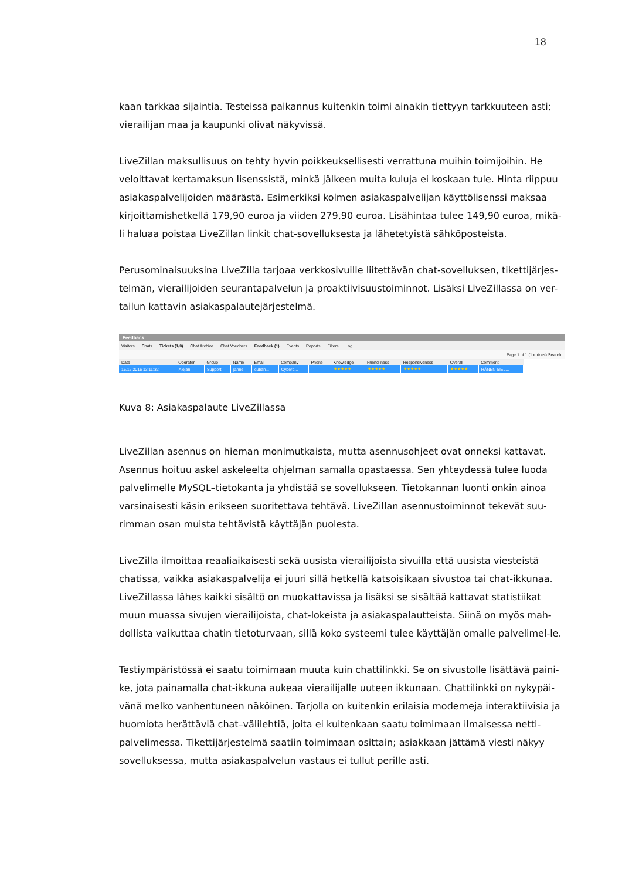18
kaan tarkkaa sijaintia. Testeissä paikannus kuitenkin toimi ainakin tiettyyn tarkkuuteen asti; vierailijan maa ja kaupunki olivat näkyvissä.
LiveZillan maksullisuus on tehty hyvin poikkeuksellisesti verrattuna muihin toimijoihin. He veloittavat kertamaksun lisenssistä, minkä jälkeen muita kuluja ei koskaan tule. Hinta riippuu asiakaspalvelijoiden määrästä. Esimerkiksi kolmen asiakaspalvelijan käyttölisenssi maksaa kirjoittamishetkellä 179,90 euroa ja viiden 279,90 euroa. Lisähintaa tulee 149,90 euroa, mikä-li haluaa poistaa LiveZillan linkit chat-sovelluksesta ja lähetetyistä sähköposteista.
Perusominaisuuksina LiveZilla tarjoaa verkkosivuille liitettävän chat-sovelluksen, tikettijärjes-telmän, vierailijoiden seurantapalvelun ja proaktiivisuustoiminnot. Lisäksi LiveZillassa on ver-tailun kattavin asiakaspalautejärjestelmä.
Feedback
Visitors Chats Tickets (1/0) Chat Archive Chat Vouchers Feedback (1) Events Reports Filters Log
Page 1 of 1 (1 entries) Search:
| Date | Operator | Group | Name | Email | Company | Phone | Knowledge | Friendliness | Responsiveness | Overall | Comment |
| --- | --- | --- | --- | --- | --- | --- | --- | --- | --- | --- | --- |
| 15.12.2016 13:11:32 | Alejan | Support | janne | cuban... | Cyberd... | | ★★★★★ | ★★★★★ | ★★★★★ | ★★★★★ | HÄNEN SIEL... |
Kuva 8: Asiakaspalaute LiveZillassa
LiveZillan asennus on hieman monimutkaista, mutta asennusohjeet ovat onneksi kattavat. Asennus hoituu askel askeleelta ohjelman samalla opastaessa. Sen yhteydessä tulee luoda palvelimelle MySQL–tietokanta ja yhdistää se sovellukseen. Tietokannan luonti onkin ainoa varsinaisesti käsin erikseen suoritettava tehtävä. LiveZillan asennustoiminnot tekevät suu-rimman osan muista tehtävistä käyttäjän puolesta.
LiveZilla ilmoittaa reaaliaikaisesti sekä uusista vierailijoista sivuilla että uusista viesteistä chatissa, vaikka asiakaspalvelija ei juuri sillä hetkellä katsoisikaan sivustoa tai chat-ikkunaa. LiveZillassa lähes kaikki sisältö on muokattavissa ja lisäksi se sisältää kattavat statistiikat muun muassa sivujen vierailijoista, chat-lokeista ja asiakaspalautteista. Siinä on myös mah-dollista vaikuttaa chatin tietoturvaan, sillä koko systeemi tulee käyttäjän omalle palvelimel-le.
Testiympäristössä ei saatu toimimaan muuta kuin chattilinkki. Se on sivustolle lisättävä paini-ke, jota painamalla chat-ikkuna aukeaa vierailijalle uuteen ikkunaan. Chattilinkki on nykypäi-vänä melko vanhentuneen näköinen. Tarjolla on kuitenkin erilaisia moderneja interaktiivisia ja huomiota herättäviä chat–välilehtiä, joita ei kuitenkaan saatu toimimaan ilmaisessa netti-palvelimessa. Tikettijärjestelmä saatiin toimimaan osittain; asiakkaan jättämä viesti näkyy sovelluksessa, mutta asiakaspalvelun vastaus ei tullut perille asti.